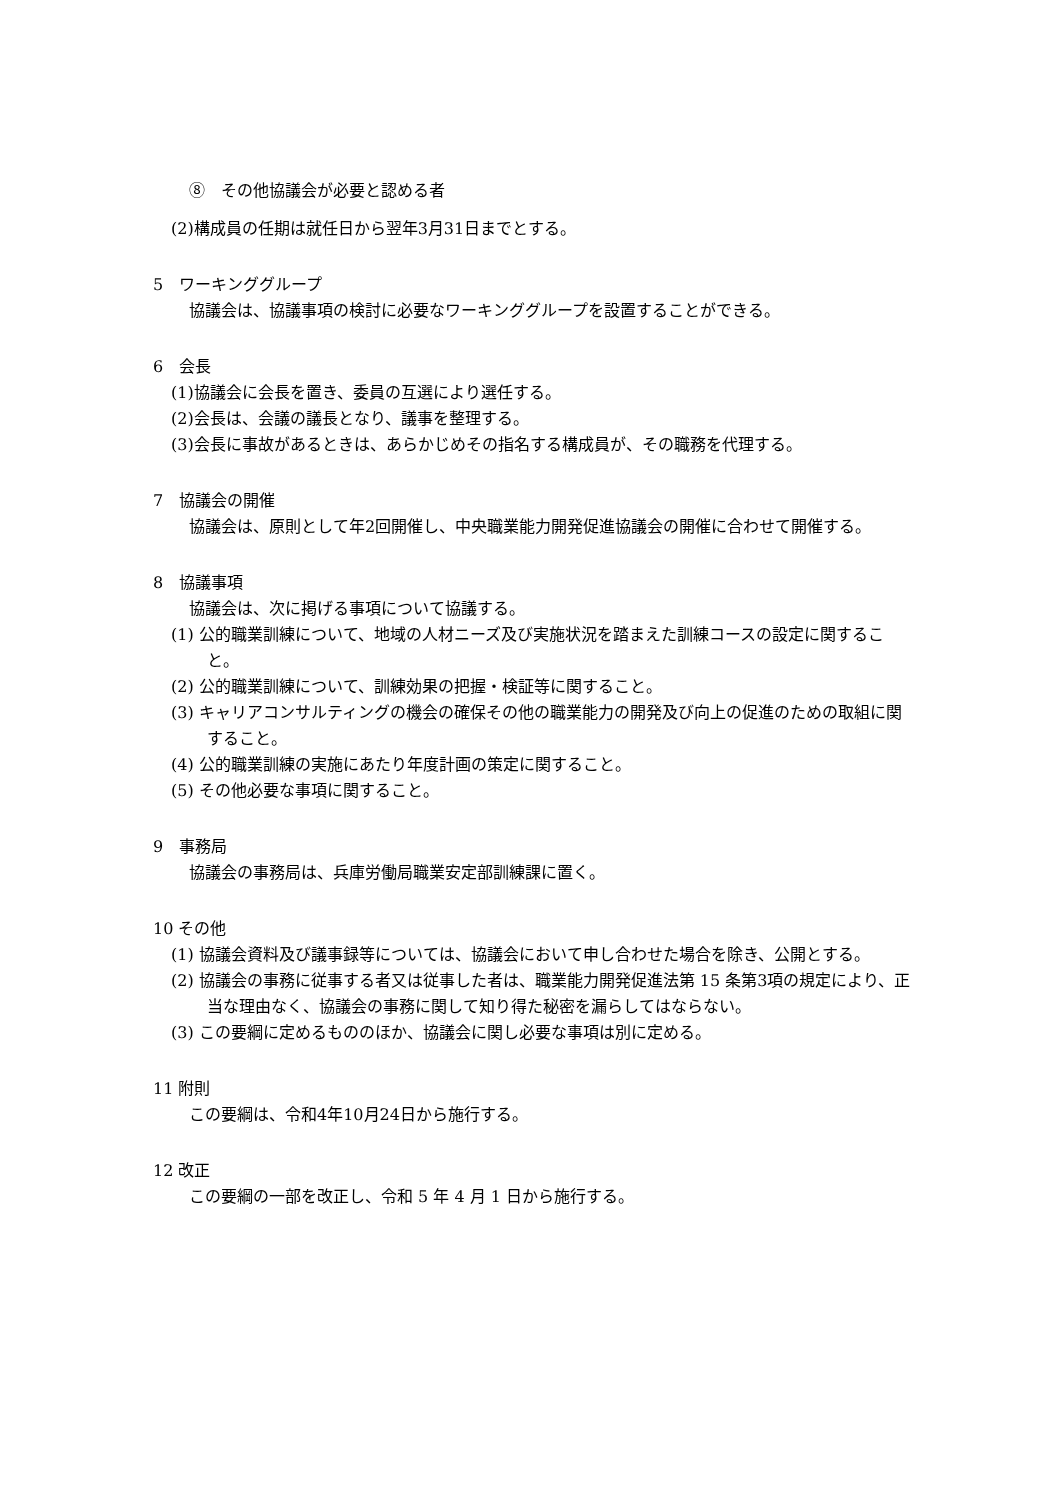⑧　その他協議会が必要と認める者
(2)構成員の任期は就任日から翌年3月31日までとする。
5　ワーキンググループ
協議会は、協議事項の検討に必要なワーキンググループを設置することができる。
6　会長
(1)協議会に会長を置き、委員の互選により選任する。
(2)会長は、会議の議長となり、議事を整理する。
(3)会長に事故があるときは、あらかじめその指名する構成員が、その職務を代理する。
7　協議会の開催
協議会は、原則として年2回開催し、中央職業能力開発促進協議会の開催に合わせて開催する。
8　協議事項
協議会は、次に掲げる事項について協議する。
(1) 公的職業訓練について、地域の人材ニーズ及び実施状況を踏まえた訓練コースの設定に関すること。
(2) 公的職業訓練について、訓練効果の把握・検証等に関すること。
(3) キャリアコンサルティングの機会の確保その他の職業能力の開発及び向上の促進のための取組に関すること。
(4) 公的職業訓練の実施にあたり年度計画の策定に関すること。
(5) その他必要な事項に関すること。
9　事務局
協議会の事務局は、兵庫労働局職業安定部訓練課に置く。
10 その他
(1) 協議会資料及び議事録等については、協議会において申し合わせた場合を除き、公開とする。
(2) 協議会の事務に従事する者又は従事した者は、職業能力開発促進法第 15 条第3項の規定により、正当な理由なく、協議会の事務に関して知り得た秘密を漏らしてはならない。
(3) この要綱に定めるもののほか、協議会に関し必要な事項は別に定める。
11 附則
この要綱は、令和4年10月24日から施行する。
12 改正
この要綱の一部を改正し、令和 5 年 4 月 1 日から施行する。